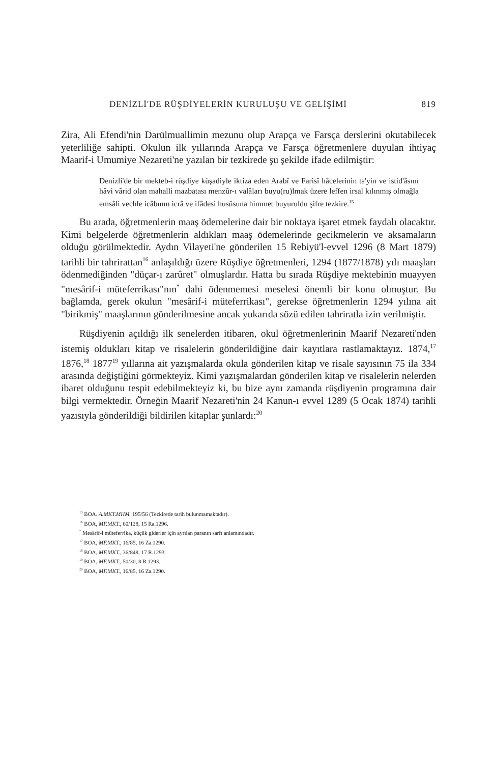DENİZLİ'DE RÜŞDİYELERİN KURULUŞU VE GELİŞİMİ 819
Zira, Ali Efendi'nin Darülmuallimin mezunu olup Arapça ve Farsça dersle­rini okutabilecek yeterliliğe sahipti. Okulun ilk yıllarında Arapça ve Farsça öğretmenlere duyulan ihtiyaç Maarif-i Umumiye Nezareti'ne yazılan bir tezkirede şu şekilde ifade edilmiştir:
Denizli'de bir mekteb-i rüşdiye küşadiyle iktiza eden Arabî ve Farisî hâcelerinin ta'yin ve istid'âsını hâvi vârid olan mahalli mazbatası menzûr-ı valâları buyu(ru)lmak üzere leffen irsal kılınmış olmağla emsâli vechle icâbının icrâ ve ifâdesi husûsuna himmet buyuruldu şifre tezkire.<sup>15</sup>
Bu arada, öğretmenlerin maaş ödemelerine dair bir noktaya işaret et­mek faydalı olacaktır. Kimi belgelerde öğretmenlerin aldıkları maaş öde­melerinde gecikmelerin ve aksamaların olduğu görülmektedir. Aydın Vila­yeti'ne gönderilen 15 Rebiyü'l-evvel 1296 (8 Mart 1879) tarihli bir tahrirat­tan<sup>16</sup> anlaşıldığı üzere Rüşdiye öğretmenleri, 1294 (1877/1878) yılı maaşları ödenmediğinden "düçar-ı zarûret" olmuşlardır. Hatta bu sırada Rüşdiye mektebinin muayyen "mesârif-i müteferrikası"nın<sup>*</sup> dahi ödenmemesi mese­lesi önemli bir konu olmuştur. Bu bağlamda, gerek okulun "mesârif-i mü­teferrikası", gerekse öğretmenlerin 1294 yılına ait "birikmiş" maaşlarının gönderilmesine ancak yukarıda sözü edilen tahriratla izin verilmiştir.
Rüşdiyenin açıldığı ilk senelerden itibaren, okul öğretmenlerinin Maa­rif Nezareti'nden istemiş oldukları kitap ve risalelerin gönderildiğine dair kayıtlara rastlamaktayız. 1874,<sup>17</sup> 1876,<sup>18</sup> 1877<sup>19</sup> yıllarına ait yazışmalarda okula gönderilen kitap ve risale sayısının 75 ila 334 arasında değiştiğini görmekteyiz. Kimi yazışmalardan gönderilen kitap ve risalelerin nelerden ibaret olduğunu tespit edebilmekteyiz ki, bu bize aynı zamanda rüşdiyenin programına dair bilgi vermektedir. Örneğin Maarif Nezareti'nin 24 Ka­nun-ı evvel 1289 (5 Ocak 1874) tarihli yazısıyla gönderildiği bildirilen ki­taplar şunlardı:<sup>20</sup>
<sup>15</sup> BOA. A.MKT.MHM. 195/56 (Tezkirede tarih bulunmamaktadır).
<sup>16</sup> BOA, MF.MKT., 60/128, 15 Ra.1296.
<sup>*</sup> Mesârif-i müteferrika, küçük giderler için ayrılan paranın sarfı anlamındadır.
<sup>17</sup> BOA, MF.MKT., 16/85, 16 Za.1290.
<sup>18</sup> BOA, MF.MKT., 36/848, 17 R.1293.
<sup>19</sup> BOA, MF.MKT., 50/30, 8 B.1293.
<sup>20</sup> BOA, MF.MKT., 16/85, 16 Za.1290.